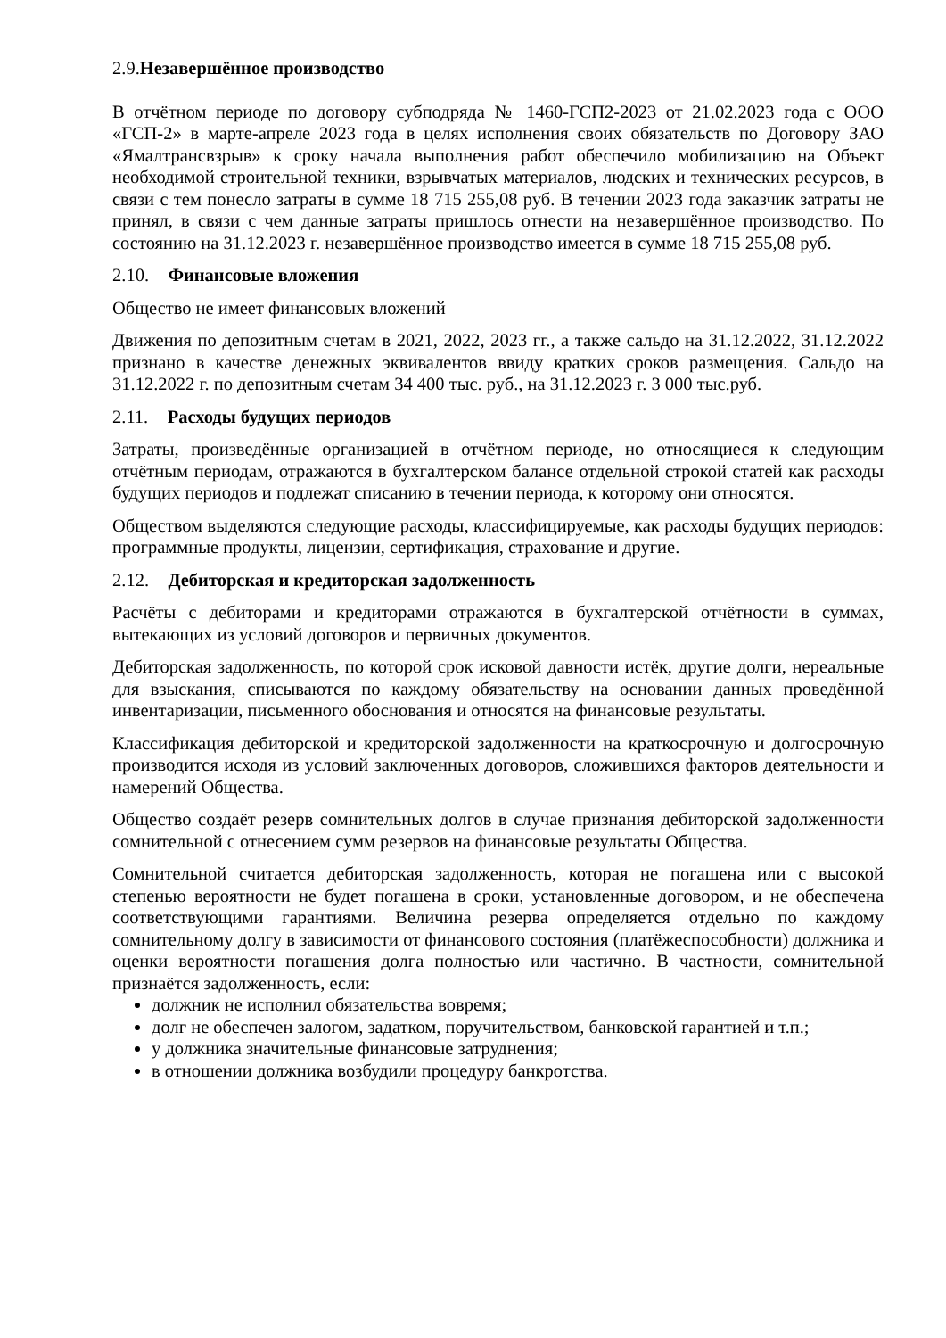2.9.Незавершённое производство
В отчётном периоде по договору субподряда № 1460-ГСП2-2023 от 21.02.2023 года с ООО «ГСП-2» в марте-апреле 2023 года в целях исполнения своих обязательств по Договору ЗАО «Ямалтрансвзрыв» к сроку начала выполнения работ обеспечило мобилизацию на Объект необходимой строительной техники, взрывчатых материалов, людских и технических ресурсов, в связи с тем понесло затраты в сумме 18 715 255,08 руб. В течении 2023 года заказчик затраты не принял, в связи с чем данные затраты пришлось отнести на незавершённое производство. По состоянию на 31.12.2023 г. незавершённое производство имеется в сумме 18 715 255,08 руб.
2.10. Финансовые вложения
Общество не имеет финансовых вложений
Движения по депозитным счетам в 2021, 2022, 2023 гг., а также сальдо на 31.12.2022, 31.12.2022 признано в качестве денежных эквивалентов ввиду кратких сроков размещения. Сальдо на 31.12.2022 г. по депозитным счетам 34 400 тыс. руб., на 31.12.2023 г. 3 000 тыс.руб.
2.11. Расходы будущих периодов
Затраты, произведённые организацией в отчётном периоде, но относящиеся к следующим отчётным периодам, отражаются в бухгалтерском балансе отдельной строкой статей как расходы будущих периодов и подлежат списанию в течении периода, к которому они относятся.
Обществом выделяются следующие расходы, классифицируемые, как расходы будущих периодов: программные продукты, лицензии, сертификация, страхование и другие.
2.12. Дебиторская и кредиторская задолженность
Расчёты с дебиторами и кредиторами отражаются в бухгалтерской отчётности в суммах, вытекающих из условий договоров и первичных документов.
Дебиторская задолженность, по которой срок исковой давности истёк, другие долги, нереальные для взыскания, списываются по каждому обязательству на основании данных проведённой инвентаризации, письменного обоснования и относятся на финансовые результаты.
Классификация дебиторской и кредиторской задолженности на краткосрочную и долгосрочную производится исходя из условий заключенных договоров, сложившихся факторов деятельности и намерений Общества.
Общество создаёт резерв сомнительных долгов в случае признания дебиторской задолженности сомнительной с отнесением сумм резервов на финансовые результаты Общества.
Сомнительной считается дебиторская задолженность, которая не погашена или с высокой степенью вероятности не будет погашена в сроки, установленные договором, и не обеспечена соответствующими гарантиями. Величина резерва определяется отдельно по каждому сомнительному долгу в зависимости от финансового состояния (платёжеспособности) должника и оценки вероятности погашения долга полностью или частично. В частности, сомнительной признаётся задолженность, если:
должник не исполнил обязательства вовремя;
долг не обеспечен залогом, задатком, поручительством, банковской гарантией и т.п.;
у должника значительные финансовые затруднения;
в отношении должника возбудили процедуру банкротства.